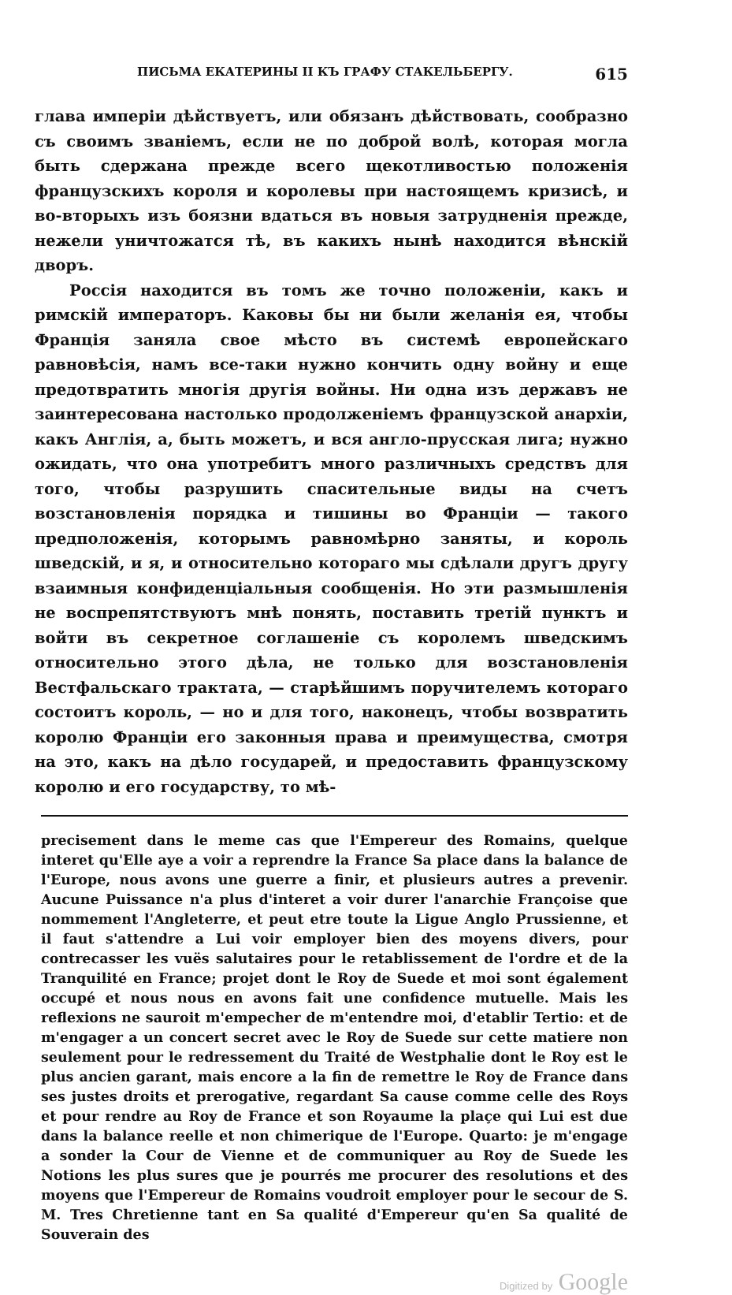ПИСЬМА ЕКАТЕРИНЫ II КЪ ГРАФУ СТАКЕЛЬБЕРГУ. 615
глава имперіи дѣйствуетъ, или обязанъ дѣйствовать, сообразно съ своимъ званіемъ, если не по доброй волѣ, которая могла быть сдержана прежде всего щекотливостью положенія французскихъ короля и королевы при настоящемъ кризисѣ, и во-вторыхъ изъ боязни вдаться въ новыя затрудненія прежде, нежели уничтожатся тѣ, въ какихъ нынѣ находится вѣнскій дворъ.
Россія находится въ томъ же точно положеніи, какъ и римскій императоръ. Каковы бы ни были желанія ея, чтобы Франція заняла свое мѣсто въ системѣ европейскаго равновѣсія, намъ все-таки нужно кончить одну войну и еще предотвратить многія другія войны. Ни одна изъ державъ не заинтересована настолько продолженіемъ французской анархіи, какъ Англія, а, быть можетъ, и вся англо-прусская лига; нужно ожидать, что она употребитъ много различныхъ средствъ для того, чтобы разрушить спасительные виды на счетъ возстановленія порядка и тишины во Франціи — такого предположенія, которымъ равномѣрно заняты, и король шведскій, и я, и относительно котораго мы сдѣлали другъ другу взаимныя конфиденціальныя сообщенія. Но эти размышленія не воспрепятствуютъ мнѣ понять, поставить третій пунктъ и войти въ секретное соглашеніе съ королемъ шведскимъ относительно этого дѣла, не только для возстановленія Вестфальскаго трактата, — старѣйшимъ поручителемъ котораго состоитъ король, — но и для того, наконецъ, чтобы возвратить королю Франціи его законныя права и преимущества, смотря на это, какъ на дѣло государей, и предоставить французскому королю и его государству, то мѣ-
precisement dans le meme cas que l'Empereur des Romains, quelque interet qu'Elle aye a voir a reprendre la France Sa place dans la balance de l'Europe, nous avons une guerre a finir, et plusieurs autres a prevenir. Aucune Puissance n'a plus d'interet a voir durer l'anarchie Françoise que nommement l'Angleterre, et peut etre toute la Ligue Anglo Prussienne, et il faut s'attendre a Lui voir employer bien des moyens divers, pour contrecasser les vuës salutaires pour le retablissement de l'ordre et de la Tranquilité en France; projet dont le Roy de Suede et moi sont également occupé et nous nous en avons fait une confidence mutuelle. Mais les reflexions ne sauroit m'empecher de m'entendre moi, d'etablir Tertio: et de m'engager a un concert secret avec le Roy de Suede sur cette matiere non seulement pour le redressement du Traité de Westphalie dont le Roy est le plus ancien garant, mais encore a la fin de remettre le Roy de France dans ses justes droits et prerogative, regardant Sa cause comme celle des Roys et pour rendre au Roy de France et son Royaume la plaçe qui Lui est due dans la balance reelle et non chimerique de l'Europe. Quarto: je m'engage a sonder la Cour de Vienne et de communiquer au Roy de Suede les Notions les plus sures que je pourrés me procurer des resolutions et des moyens que l'Empereur de Romains voudroit employer pour le secour de S. M. Tres Chretienne tant en Sa qualité d'Empereur qu'en Sa qualité de Souverain des
Digitized by Google